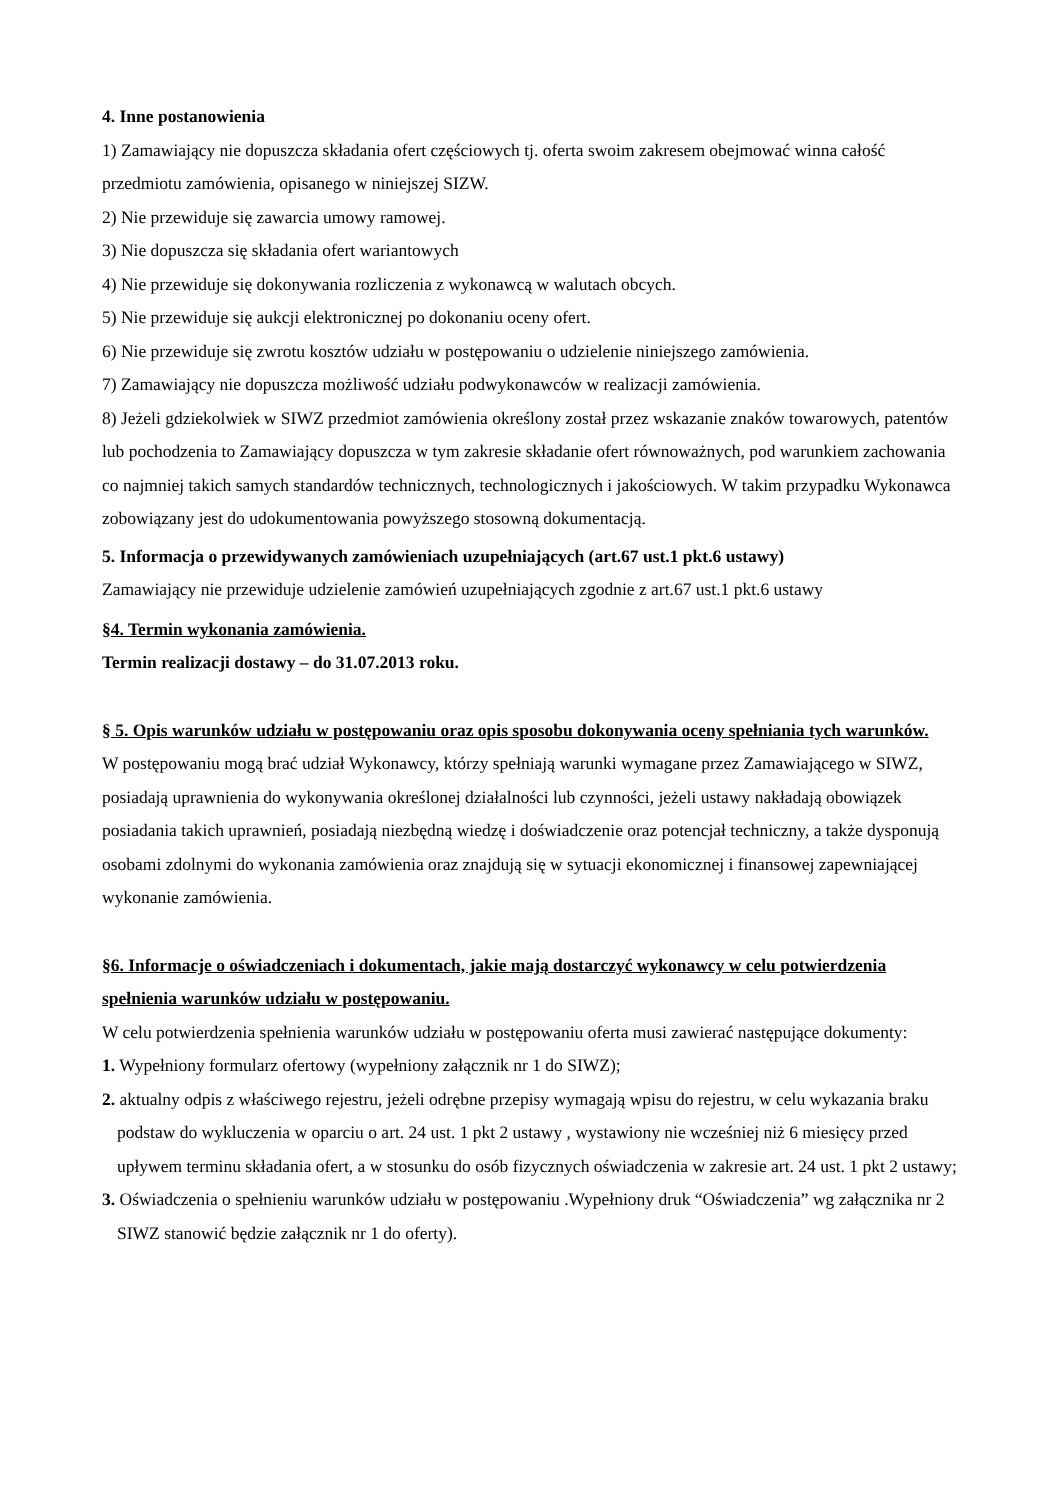4. Inne postanowienia
1) Zamawiający nie dopuszcza składania ofert częściowych tj. oferta swoim zakresem obejmować winna całość przedmiotu zamówienia, opisanego w niniejszej SIZW.
2) Nie przewiduje się zawarcia umowy ramowej.
3) Nie dopuszcza się składania ofert wariantowych
4) Nie przewiduje się dokonywania rozliczenia z wykonawcą w walutach obcych.
5) Nie przewiduje się aukcji elektronicznej po dokonaniu oceny ofert.
6) Nie przewiduje się zwrotu kosztów udziału w postępowaniu o udzielenie niniejszego zamówienia.
7) Zamawiający nie dopuszcza możliwość udziału podwykonawców w realizacji zamówienia.
8) Jeżeli gdziekolwiek w SIWZ przedmiot zamówienia określony został przez wskazanie znaków towarowych, patentów lub pochodzenia to Zamawiający dopuszcza w tym zakresie składanie ofert równoważnych, pod warunkiem zachowania co najmniej takich samych standardów technicznych, technologicznych i jakościowych. W takim przypadku Wykonawca zobowiązany jest do udokumentowania powyższego stosowną dokumentacją.
5. Informacja o przewidywanych zamówieniach uzupełniających (art.67 ust.1 pkt.6 ustawy)
Zamawiający nie przewiduje udzielenie zamówień uzupełniających zgodnie z art.67 ust.1 pkt.6 ustawy
§4. Termin wykonania zamówienia.
Termin realizacji dostawy – do 31.07.2013 roku.
§ 5. Opis warunków udziału w postępowaniu oraz opis sposobu dokonywania oceny spełniania tych warunków.
W postępowaniu mogą brać udział Wykonawcy, którzy spełniają warunki wymagane przez Zamawiającego w SIWZ, posiadają uprawnienia do wykonywania określonej działalności lub czynności, jeżeli ustawy nakładają obowiązek posiadania takich uprawnień, posiadają niezbędną wiedzę i doświadczenie oraz potencjał techniczny, a także dysponują osobami zdolnymi do wykonania zamówienia oraz znajdują się w sytuacji ekonomicznej i finansowej zapewniającej wykonanie zamówienia.
§6. Informacje o oświadczeniach i dokumentach, jakie mają dostarczyć wykonawcy w celu potwierdzenia spełnienia warunków udziału w postępowaniu.
W celu potwierdzenia spełnienia warunków udziału w postępowaniu oferta musi zawierać następujące dokumenty:
1. Wypełniony formularz ofertowy (wypełniony załącznik nr 1 do SIWZ);
2. aktualny odpis z właściwego rejestru, jeżeli odrębne przepisy wymagają wpisu do rejestru, w celu wykazania braku podstaw do wykluczenia w oparciu o art. 24 ust. 1 pkt 2 ustawy , wystawiony nie wcześniej niż 6 miesięcy przed upływem terminu składania ofert, a w stosunku do osób fizycznych oświadczenia w zakresie art. 24 ust. 1 pkt 2 ustawy;
3. Oświadczenia o spełnieniu warunków udziału w postępowaniu .Wypełniony druk “Oświadczenia” wg załącznika nr 2 SIWZ stanowić będzie załącznik nr 1 do oferty).